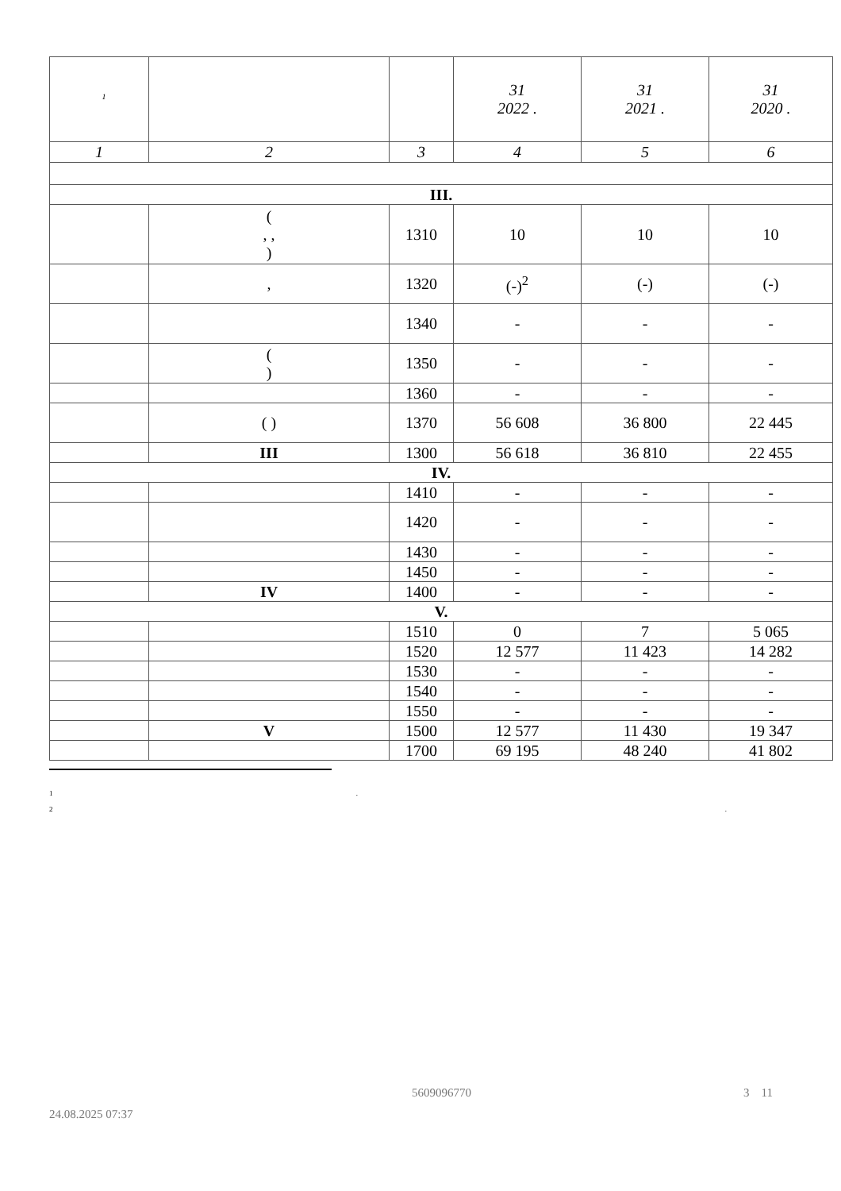| <sup>1</sup> | | | 31 2022 . | 31 2021 . | 31 2020 . |
| --- | --- | --- | --- | --- | --- |
| 1 | 2 | 3 | 4 | 5 | 6 |
| III. | | | | | |
| | ( , , ) | 1310 | 10 | 10 | 10 |
| | , | 1320 | (-)<sup>2</sup> | (-) | (-) |
| | | 1340 | - | - | - |
| | ( ) | 1350 | - | - | - |
| | | 1360 | - | - | - |
| | ( ) | 1370 | 56 608 | 36 800 | 22 445 |
| | III | 1300 | 56 618 | 36 810 | 22 455 |
| IV. | | | | | |
| | | 1410 | - | - | - |
| | | 1420 | - | - | - |
| | | 1430 | - | - | - |
| | | 1450 | - | - | - |
| | IV | 1400 | - | - | - |
| V. | | | | | |
| | | 1510 | 0 | 7 | 5 065 |
| | | 1520 | 12 577 | 11 423 | 14 282 |
| | | 1530 | - | - | - |
| | | 1540 | - | - | - |
| | | 1550 | - | - | - |
| | V | 1500 | 12 577 | 11 430 | 19 347 |
| | | 1700 | 69 195 | 48 240 | 41 802 |
1 .
2 .
5609096770 3 11
24.08.2025 07:37